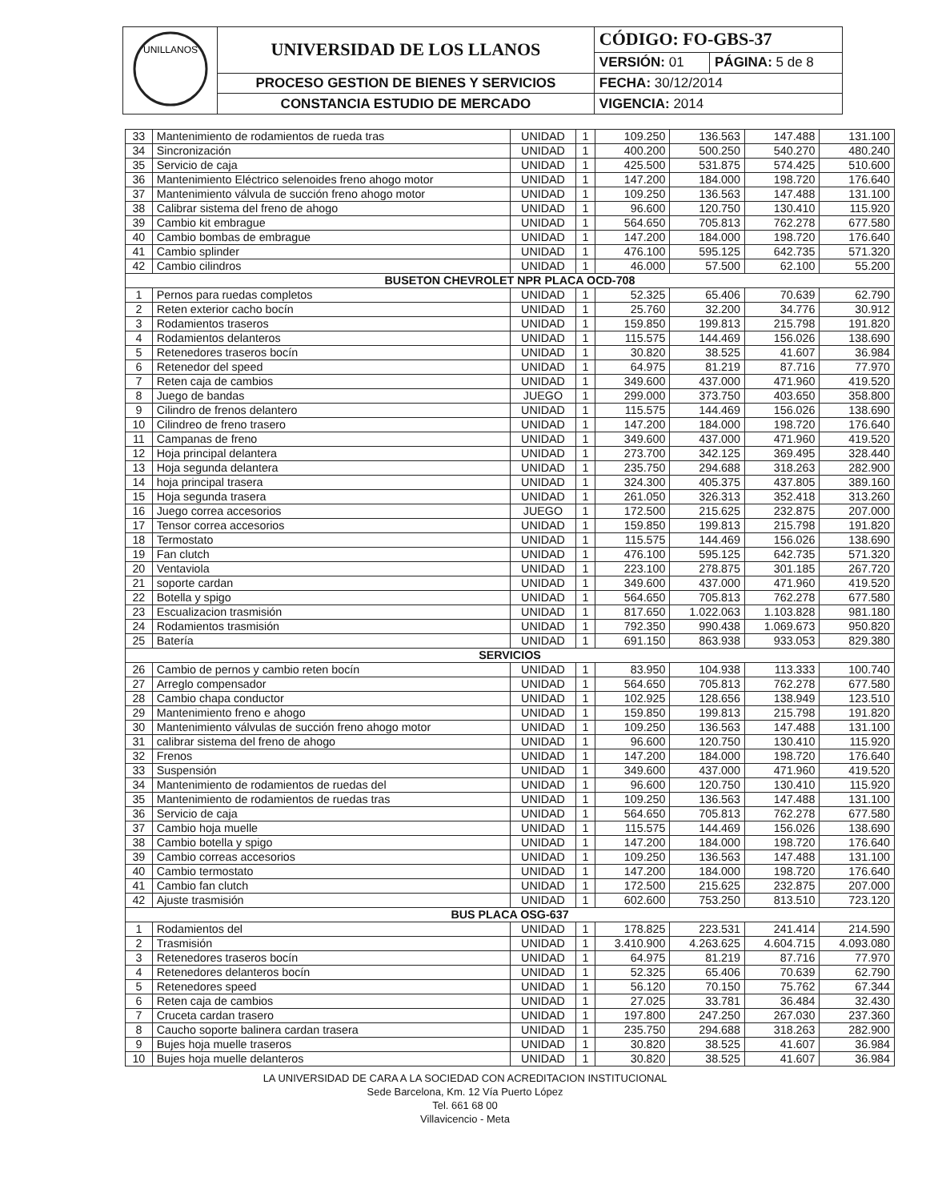| UNILLANOS | UNIVERSIDAD DE LOS LLANOS | CÓDIGO: FO-GBS-37 | |
| | | VERSIÓN: 01 | PÁGINA: 5 de 8 |
| | PROCESO GESTION DE BIENES Y SERVICIOS | FECHA: 30/12/2014 | |
| | CONSTANCIA ESTUDIO DE MERCADO | VIGENCIA: 2014 | |
| 33 | Mantenimiento de rodamientos de rueda tras | UNIDAD | 1 | 109.250 | 136.563 | 147.488 | 131.100 |
| 34 | Sincronización | UNIDAD | 1 | 400.200 | 500.250 | 540.270 | 480.240 |
| 35 | Servicio de caja | UNIDAD | 1 | 425.500 | 531.875 | 574.425 | 510.600 |
| 36 | Mantenimiento Eléctrico selenoides freno ahogo motor | UNIDAD | 1 | 147.200 | 184.000 | 198.720 | 176.640 |
| 37 | Mantenimiento válvula de succión freno ahogo motor | UNIDAD | 1 | 109.250 | 136.563 | 147.488 | 131.100 |
| 38 | Calibrar sistema del freno de ahogo | UNIDAD | 1 | 96.600 | 120.750 | 130.410 | 115.920 |
| 39 | Cambio kit embrague | UNIDAD | 1 | 564.650 | 705.813 | 762.278 | 677.580 |
| 40 | Cambio bombas de embrague | UNIDAD | 1 | 147.200 | 184.000 | 198.720 | 176.640 |
| 41 | Cambio splinder | UNIDAD | 1 | 476.100 | 595.125 | 642.735 | 571.320 |
| 42 | Cambio cilindros | UNIDAD | 1 | 46.000 | 57.500 | 62.100 | 55.200 |
| BUSETON CHEVROLET NPR PLACA OCD-708 | | | | | | | |
| 1 | Pernos para ruedas completos | UNIDAD | 1 | 52.325 | 65.406 | 70.639 | 62.790 |
| 2 | Reten exterior cacho bocín | UNIDAD | 1 | 25.760 | 32.200 | 34.776 | 30.912 |
| 3 | Rodamientos traseros | UNIDAD | 1 | 159.850 | 199.813 | 215.798 | 191.820 |
| 4 | Rodamientos delanteros | UNIDAD | 1 | 115.575 | 144.469 | 156.026 | 138.690 |
| 5 | Retenedores traseros bocín | UNIDAD | 1 | 30.820 | 38.525 | 41.607 | 36.984 |
| 6 | Retenedor del speed | UNIDAD | 1 | 64.975 | 81.219 | 87.716 | 77.970 |
| 7 | Reten caja de cambios | UNIDAD | 1 | 349.600 | 437.000 | 471.960 | 419.520 |
| 8 | Juego de bandas | JUEGO | 1 | 299.000 | 373.750 | 403.650 | 358.800 |
| 9 | Cilindro de frenos delantero | UNIDAD | 1 | 115.575 | 144.469 | 156.026 | 138.690 |
| 10 | Cilindreo de freno trasero | UNIDAD | 1 | 147.200 | 184.000 | 198.720 | 176.640 |
| 11 | Campanas de freno | UNIDAD | 1 | 349.600 | 437.000 | 471.960 | 419.520 |
| 12 | Hoja principal delantera | UNIDAD | 1 | 273.700 | 342.125 | 369.495 | 328.440 |
| 13 | Hoja segunda delantera | UNIDAD | 1 | 235.750 | 294.688 | 318.263 | 282.900 |
| 14 | hoja principal trasera | UNIDAD | 1 | 324.300 | 405.375 | 437.805 | 389.160 |
| 15 | Hoja segunda trasera | UNIDAD | 1 | 261.050 | 326.313 | 352.418 | 313.260 |
| 16 | Juego correa accesorios | JUEGO | 1 | 172.500 | 215.625 | 232.875 | 207.000 |
| 17 | Tensor correa accesorios | UNIDAD | 1 | 159.850 | 199.813 | 215.798 | 191.820 |
| 18 | Termostato | UNIDAD | 1 | 115.575 | 144.469 | 156.026 | 138.690 |
| 19 | Fan clutch | UNIDAD | 1 | 476.100 | 595.125 | 642.735 | 571.320 |
| 20 | Ventaviola | UNIDAD | 1 | 223.100 | 278.875 | 301.185 | 267.720 |
| 21 | soporte cardan | UNIDAD | 1 | 349.600 | 437.000 | 471.960 | 419.520 |
| 22 | Botella y spigo | UNIDAD | 1 | 564.650 | 705.813 | 762.278 | 677.580 |
| 23 | Escualizacion trasmisión | UNIDAD | 1 | 817.650 | 1.022.063 | 1.103.828 | 981.180 |
| 24 | Rodamientos trasmisión | UNIDAD | 1 | 792.350 | 990.438 | 1.069.673 | 950.820 |
| 25 | Batería | UNIDAD | 1 | 691.150 | 863.938 | 933.053 | 829.380 |
| SERVICIOS | | | | | | | |
| 26 | Cambio de pernos y cambio reten bocín | UNIDAD | 1 | 83.950 | 104.938 | 113.333 | 100.740 |
| 27 | Arreglo compensador | UNIDAD | 1 | 564.650 | 705.813 | 762.278 | 677.580 |
| 28 | Cambio chapa conductor | UNIDAD | 1 | 102.925 | 128.656 | 138.949 | 123.510 |
| 29 | Mantenimiento freno e ahogo | UNIDAD | 1 | 159.850 | 199.813 | 215.798 | 191.820 |
| 30 | Mantenimiento válvulas de succión freno ahogo motor | UNIDAD | 1 | 109.250 | 136.563 | 147.488 | 131.100 |
| 31 | calibrar sistema del freno de ahogo | UNIDAD | 1 | 96.600 | 120.750 | 130.410 | 115.920 |
| 32 | Frenos | UNIDAD | 1 | 147.200 | 184.000 | 198.720 | 176.640 |
| 33 | Suspensión | UNIDAD | 1 | 349.600 | 437.000 | 471.960 | 419.520 |
| 34 | Mantenimiento de rodamientos de ruedas del | UNIDAD | 1 | 96.600 | 120.750 | 130.410 | 115.920 |
| 35 | Mantenimiento de rodamientos de ruedas tras | UNIDAD | 1 | 109.250 | 136.563 | 147.488 | 131.100 |
| 36 | Servicio de caja | UNIDAD | 1 | 564.650 | 705.813 | 762.278 | 677.580 |
| 37 | Cambio hoja muelle | UNIDAD | 1 | 115.575 | 144.469 | 156.026 | 138.690 |
| 38 | Cambio botella y spigo | UNIDAD | 1 | 147.200 | 184.000 | 198.720 | 176.640 |
| 39 | Cambio correas accesorios | UNIDAD | 1 | 109.250 | 136.563 | 147.488 | 131.100 |
| 40 | Cambio termostato | UNIDAD | 1 | 147.200 | 184.000 | 198.720 | 176.640 |
| 41 | Cambio fan clutch | UNIDAD | 1 | 172.500 | 215.625 | 232.875 | 207.000 |
| 42 | Ajuste trasmisión | UNIDAD | 1 | 602.600 | 753.250 | 813.510 | 723.120 |
| BUS PLACA OSG-637 | | | | | | | |
| 1 | Rodamientos del | UNIDAD | 1 | 178.825 | 223.531 | 241.414 | 214.590 |
| 2 | Trasmisión | UNIDAD | 1 | 3.410.900 | 4.263.625 | 4.604.715 | 4.093.080 |
| 3 | Retenedores traseros bocín | UNIDAD | 1 | 64.975 | 81.219 | 87.716 | 77.970 |
| 4 | Retenedores delanteros bocín | UNIDAD | 1 | 52.325 | 65.406 | 70.639 | 62.790 |
| 5 | Retenedores speed | UNIDAD | 1 | 56.120 | 70.150 | 75.762 | 67.344 |
| 6 | Reten caja de cambios | UNIDAD | 1 | 27.025 | 33.781 | 36.484 | 32.430 |
| 7 | Cruceta cardan trasero | UNIDAD | 1 | 197.800 | 247.250 | 267.030 | 237.360 |
| 8 | Caucho soporte balinera cardan trasera | UNIDAD | 1 | 235.750 | 294.688 | 318.263 | 282.900 |
| 9 | Bujes hoja muelle traseros | UNIDAD | 1 | 30.820 | 38.525 | 41.607 | 36.984 |
| 10 | Bujes hoja muelle delanteros | UNIDAD | 1 | 30.820 | 38.525 | 41.607 | 36.984 |
LA UNIVERSIDAD DE CARA A LA SOCIEDAD CON ACREDITACION INSTITUCIONAL
Sede Barcelona, Km. 12 Vía Puerto López
Tel. 661 68 00
Villavicencio - Meta